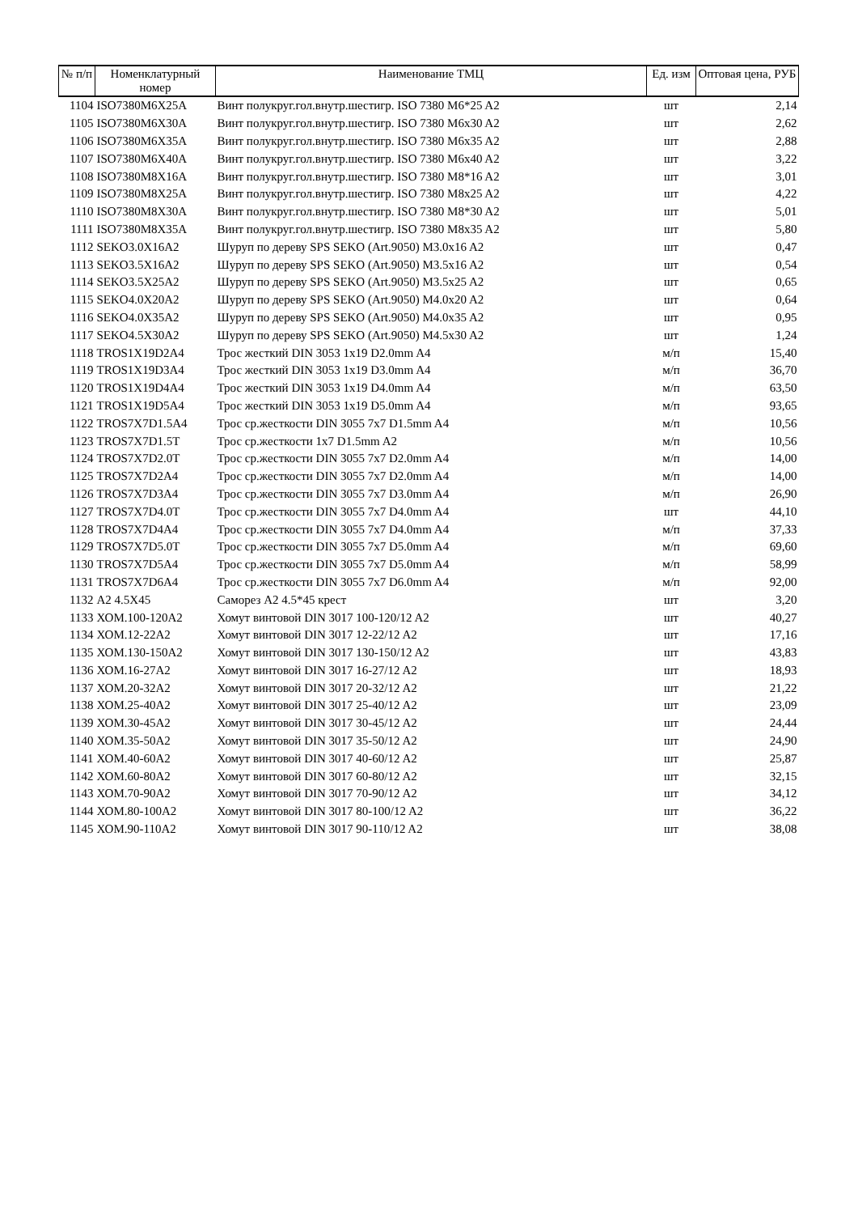| № п/п | Номенклатурный номер | Наименование ТМЦ | Ед. изм | Оптовая цена, РУБ |
| --- | --- | --- | --- | --- |
| 1104 | ISO7380M6X25A | Винт полукруг.гол.внутр.шестигр. ISO 7380 M6*25 A2 | шт | 2,14 |
| 1105 | ISO7380M6X30A | Винт полукруг.гол.внутр.шестигр. ISO 7380 M6x30 A2 | шт | 2,62 |
| 1106 | ISO7380M6X35A | Винт полукруг.гол.внутр.шестигр. ISO 7380 M6x35 A2 | шт | 2,88 |
| 1107 | ISO7380M6X40A | Винт полукруг.гол.внутр.шестигр. ISO 7380 M6x40 A2 | шт | 3,22 |
| 1108 | ISO7380M8X16A | Винт полукруг.гол.внутр.шестигр. ISO 7380 M8*16 A2 | шт | 3,01 |
| 1109 | ISO7380M8X25A | Винт полукруг.гол.внутр.шестигр. ISO 7380 M8x25 A2 | шт | 4,22 |
| 1110 | ISO7380M8X30A | Винт полукруг.гол.внутр.шестигр. ISO 7380 M8*30 A2 | шт | 5,01 |
| 1111 | ISO7380M8X35A | Винт полукруг.гол.внутр.шестигр. ISO 7380 M8x35 A2 | шт | 5,80 |
| 1112 | SEKO3.0X16A2 | Шуруп по дереву SPS SEKO (Art.9050) M3.0x16 A2 | шт | 0,47 |
| 1113 | SEKO3.5X16A2 | Шуруп по дереву SPS SEKO (Art.9050) M3.5x16 A2 | шт | 0,54 |
| 1114 | SEKO3.5X25A2 | Шуруп по дереву SPS SEKO (Art.9050) M3.5x25 A2 | шт | 0,65 |
| 1115 | SEKO4.0X20A2 | Шуруп по дереву SPS SEKO (Art.9050) M4.0x20 A2 | шт | 0,64 |
| 1116 | SEKO4.0X35A2 | Шуруп по дереву SPS SEKO (Art.9050) M4.0x35 A2 | шт | 0,95 |
| 1117 | SEKO4.5X30A2 | Шуруп по дереву SPS SEKO (Art.9050) M4.5x30 A2 | шт | 1,24 |
| 1118 | TROS1X19D2A4 | Трос жесткий DIN 3053 1x19 D2.0mm A4 | м/п | 15,40 |
| 1119 | TROS1X19D3A4 | Трос жесткий DIN 3053 1x19 D3.0mm A4 | м/п | 36,70 |
| 1120 | TROS1X19D4A4 | Трос жесткий DIN 3053 1x19 D4.0mm A4 | м/п | 63,50 |
| 1121 | TROS1X19D5A4 | Трос жесткий DIN 3053 1x19 D5.0mm A4 | м/п | 93,65 |
| 1122 | TROS7X7D1.5A4 | Трос ср.жесткости DIN 3055 7x7 D1.5mm A4 | м/п | 10,56 |
| 1123 | TROS7X7D1.5T | Трос ср.жесткости 1x7 D1.5mm A2 | м/п | 10,56 |
| 1124 | TROS7X7D2.0T | Трос ср.жесткости DIN 3055 7x7 D2.0mm A4 | м/п | 14,00 |
| 1125 | TROS7X7D2A4 | Трос ср.жесткости DIN 3055 7x7 D2.0mm A4 | м/п | 14,00 |
| 1126 | TROS7X7D3A4 | Трос ср.жесткости DIN 3055 7x7 D3.0mm A4 | м/п | 26,90 |
| 1127 | TROS7X7D4.0T | Трос ср.жесткости DIN 3055 7x7 D4.0mm A4 | шт | 44,10 |
| 1128 | TROS7X7D4A4 | Трос ср.жесткости DIN 3055 7x7 D4.0mm A4 | м/п | 37,33 |
| 1129 | TROS7X7D5.0T | Трос ср.жесткости DIN 3055 7x7 D5.0mm A4 | м/п | 69,60 |
| 1130 | TROS7X7D5A4 | Трос ср.жесткости DIN 3055 7x7 D5.0mm A4 | м/п | 58,99 |
| 1131 | TROS7X7D6A4 | Трос ср.жесткости DIN 3055 7x7 D6.0mm A4 | м/п | 92,00 |
| 1132 | А2 4.5Х45 | Саморез А2 4.5*45 крест | шт | 3,20 |
| 1133 | ХОМ.100-120А2 | Хомут винтовой DIN 3017 100-120/12 A2 | шт | 40,27 |
| 1134 | ХОМ.12-22А2 | Хомут винтовой DIN 3017 12-22/12 A2 | шт | 17,16 |
| 1135 | ХОМ.130-150А2 | Хомут винтовой DIN 3017 130-150/12 A2 | шт | 43,83 |
| 1136 | ХОМ.16-27А2 | Хомут винтовой DIN 3017 16-27/12 A2 | шт | 18,93 |
| 1137 | ХОМ.20-32А2 | Хомут винтовой DIN 3017 20-32/12 A2 | шт | 21,22 |
| 1138 | ХОМ.25-40А2 | Хомут винтовой DIN 3017 25-40/12 A2 | шт | 23,09 |
| 1139 | ХОМ.30-45А2 | Хомут винтовой DIN 3017 30-45/12 A2 | шт | 24,44 |
| 1140 | ХОМ.35-50А2 | Хомут винтовой DIN 3017 35-50/12 A2 | шт | 24,90 |
| 1141 | ХОМ.40-60А2 | Хомут винтовой DIN 3017 40-60/12 A2 | шт | 25,87 |
| 1142 | ХОМ.60-80А2 | Хомут винтовой DIN 3017 60-80/12 A2 | шт | 32,15 |
| 1143 | ХОМ.70-90А2 | Хомут винтовой DIN 3017 70-90/12 A2 | шт | 34,12 |
| 1144 | ХОМ.80-100А2 | Хомут винтовой DIN 3017 80-100/12 A2 | шт | 36,22 |
| 1145 | ХОМ.90-110А2 | Хомут винтовой DIN 3017 90-110/12 A2 | шт | 38,08 |